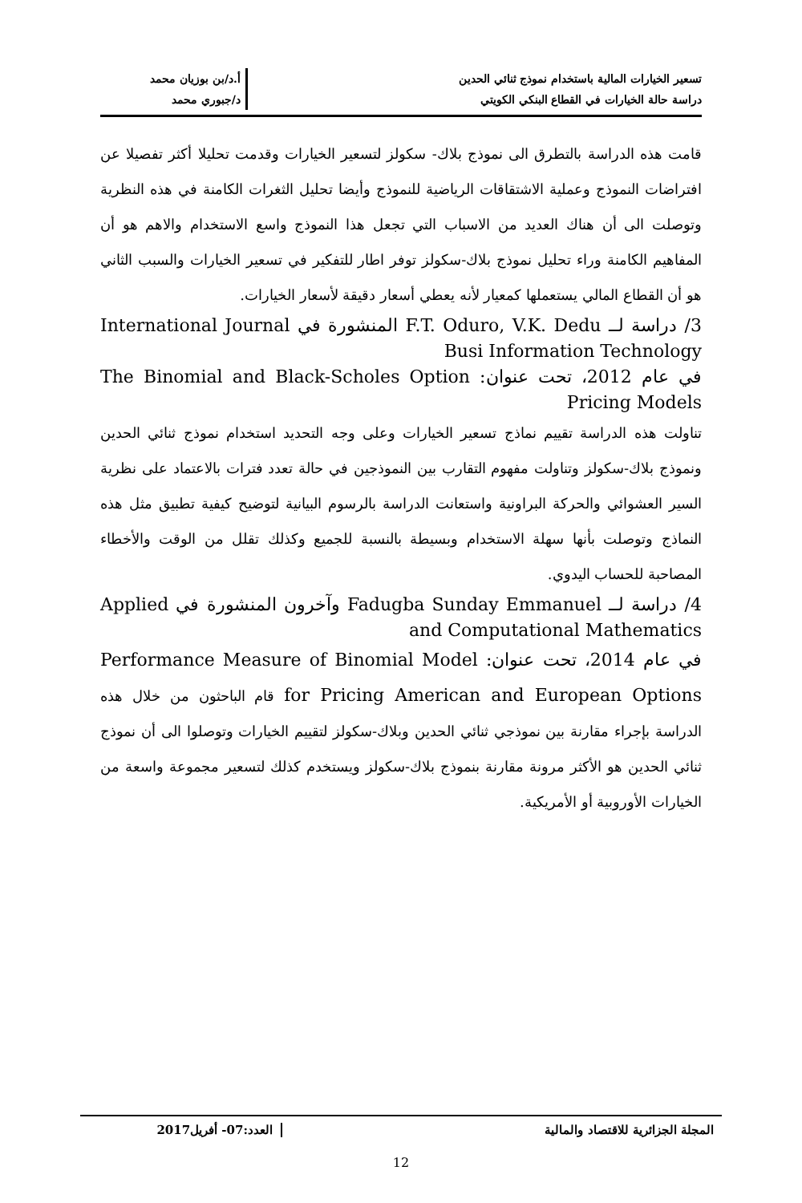تسعير الخيارات المالية باستخدام نموذج ثنائي الحدين
دراسة حالة الخيارات في القطاع البنكي الكويتي
أ.د/بن بوزيان محمد
د/جبوري محمد
قامت هذه الدراسة بالتطرق الى نموذج بلاك- سكولز لتسعير الخيارات وقدمت تحليلا أكثر تفصيلا عن افتراضات النموذج وعملية الاشتقاقات الرياضية للنموذج وأيضا تحليل الثغرات الكامنة في هذه النظرية وتوصلت الى أن هناك العديد من الاسباب التي تجعل هذا النموذج واسع الاستخدام والاهم هو أن المفاهيم الكامنة وراء تحليل نموذج بلاك-سكولز توفر اطار للتفكير في تسعير الخيارات والسبب الثاني هو أن القطاع المالي يستعملها كمعيار لأنه يعطي أسعار دقيقة لأسعار الخيارات.
3/ دراسة لــ F.T. Oduro, V.K. Dedu المنشورة في International Journal Busi Information Technology
في عام 2012، تحت عنوان: The Binomial and Black-Scholes Option Pricing Models
تناولت هذه الدراسة تقييم نماذج تسعير الخيارات وعلى وجه التحديد استخدام نموذج ثنائي الحدين ونموذج بلاك-سكولز وتناولت مفهوم التقارب بين النموذجين في حالة تعدد فترات بالاعتماد على نظرية السير العشوائي والحركة البراونية واستعانت الدراسة بالرسوم البيانية لتوضيح كيفية تطبيق مثل هذه النماذج وتوصلت بأنها سهلة الاستخدام وبسيطة بالنسبة للجميع وكذلك تقلل من الوقت والأخطاء المصاحبة للحساب اليدوي.
4/ دراسة لــ Fadugba Sunday Emmanuel وآخرون المنشورة في Applied and Computational Mathematics
في عام 2014، تحت عنوان: Performance Measure of Binomial Model for Pricing American and European Options قام الباحثون من خلال هذه الدراسة بإجراء مقارنة بين نموذجي ثنائي الحدين وبلاك-سكولز لتقييم الخيارات وتوصلوا الى أن نموذج ثنائي الحدين هو الأكثر مرونة مقارنة بنموذج بلاك-سكولز ويستخدم كذلك لتسعير مجموعة واسعة من الخيارات الأوروبية أو الأمريكية.
المجلة الجزائرية للاقتصاد والمالية
العدد:07- أفريل2017
12